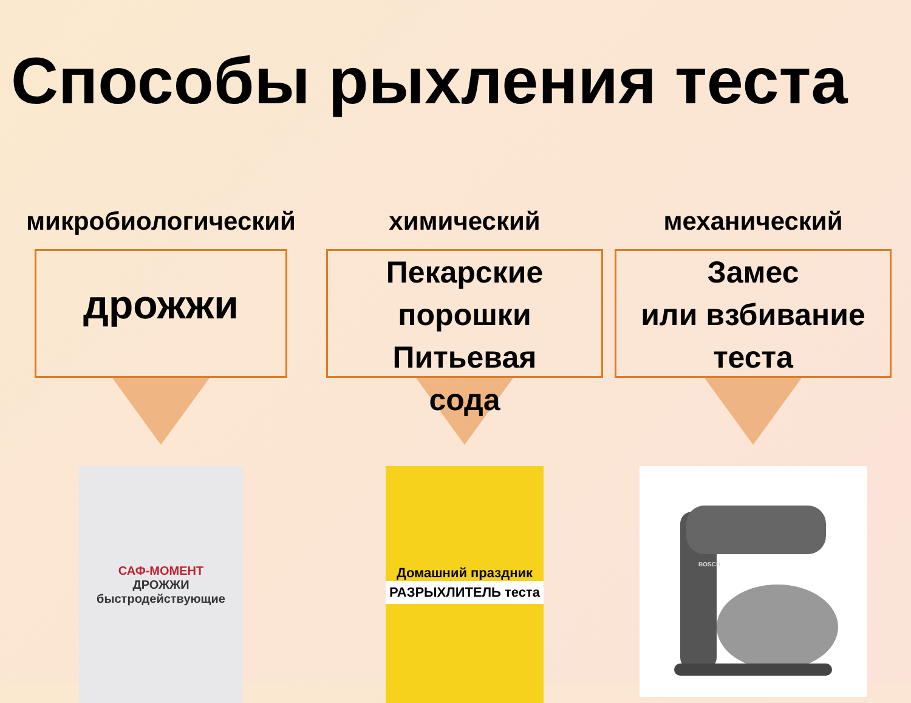Способы рыхления теста
микробиологический
дрожжи
САФ-МОМЕНТ
ДРОЖЖИ
быстродействующие
химический
Пекарские
порошки
Питьевая
сода
Домашний праздник
РАЗРЫХЛИТЕЛЬ теста
механический
Замес
или взбивание
теста
BOSCH